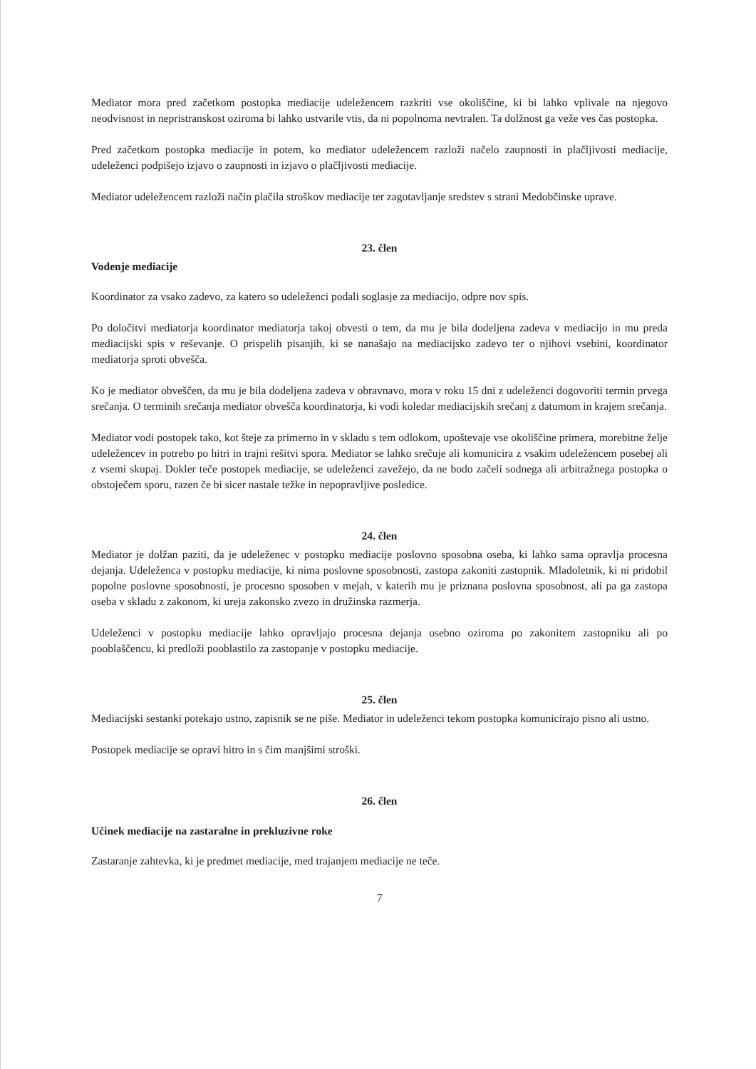Mediator mora pred začetkom postopka mediacije udeležencem razkriti vse okoliščine, ki bi lahko vplivale na njegovo neodvisnost in nepristranskost oziroma bi lahko ustvarile vtis, da ni popolnoma nevtralen. Ta dolžnost ga veže ves čas postopka.
Pred začetkom postopka mediacije in potem, ko mediator udeležencem razloži načelo zaupnosti in plačljivosti mediacije, udeleženci podpišejo izjavo o zaupnosti in izjavo o plačljivosti mediacije.
Mediator udeležencem razloži način plačila stroškov mediacije ter zagotavljanje sredstev s strani Medobčinske uprave.
23. člen
Vodenje mediacije
Koordinator za vsako zadevo, za katero so udeleženci podali soglasje za mediacijo, odpre nov spis.
Po določitvi mediatorja koordinator mediatorja takoj obvesti o tem, da mu je bila dodeljena zadeva v mediacijo in mu preda mediacijski spis v reševanje. O prispelih pisanjih, ki se nanašajo na mediacijsko zadevo ter o njihovi vsebini, koordinator mediatorja sproti obvešča.
Ko je mediator obveščen, da mu je bila dodeljena zadeva v obravnavo, mora v roku 15 dni z udeleženci dogovoriti termin prvega srečanja. O terminih srečanja mediator obvešča koordinatorja, ki vodi koledar mediacijskih srečanj z datumom in krajem srečanja.
Mediator vodi postopek tako, kot šteje za primerno in v skladu s tem odlokom, upoštevaje vse okoliščine primera, morebitne želje udeležencev in potrebo po hitri in trajni rešitvi spora. Mediator se lahko srečuje ali komunicira z vsakim udeležencem posebej ali z vsemi skupaj. Dokler teče postopek mediacije, se udeleženci zavežejo, da ne bodo začeli sodnega ali arbitražnega postopka o obstoječem sporu, razen če bi sicer nastale težke in nepopravljive posledice.
24. člen
Mediator je dolžan paziti, da je udeleženec v postopku mediacije poslovno sposobna oseba, ki lahko sama opravlja procesna dejanja. Udeleženca v postopku mediacije, ki nima poslovne sposobnosti, zastopa zakoniti zastopnik. Mladoletnik, ki ni pridobil popolne poslovne sposobnosti, je procesno sposoben v mejah, v katerih mu je priznana poslovna sposobnost, ali pa ga zastopa oseba v skladu z zakonom, ki ureja zakonsko zvezo in družinska razmerja.
Udeleženci v postopku mediacije lahko opravljajo procesna dejanja osebno oziroma po zakonitem zastopniku ali po pooblaščencu, ki predloži pooblastilo za zastopanje v postopku mediacije.
25. člen
Mediacijski sestanki potekajo ustno, zapisnik se ne piše. Mediator in udeleženci tekom postopka komunicirajo pisno ali ustno.
Postopek mediacije se opravi hitro in s čim manjšimi stroški.
26. člen
Učinek mediacije na zastaralne in prekluzivne roke
Zastaranje zahtevka, ki je predmet mediacije, med trajanjem mediacije ne teče.
7